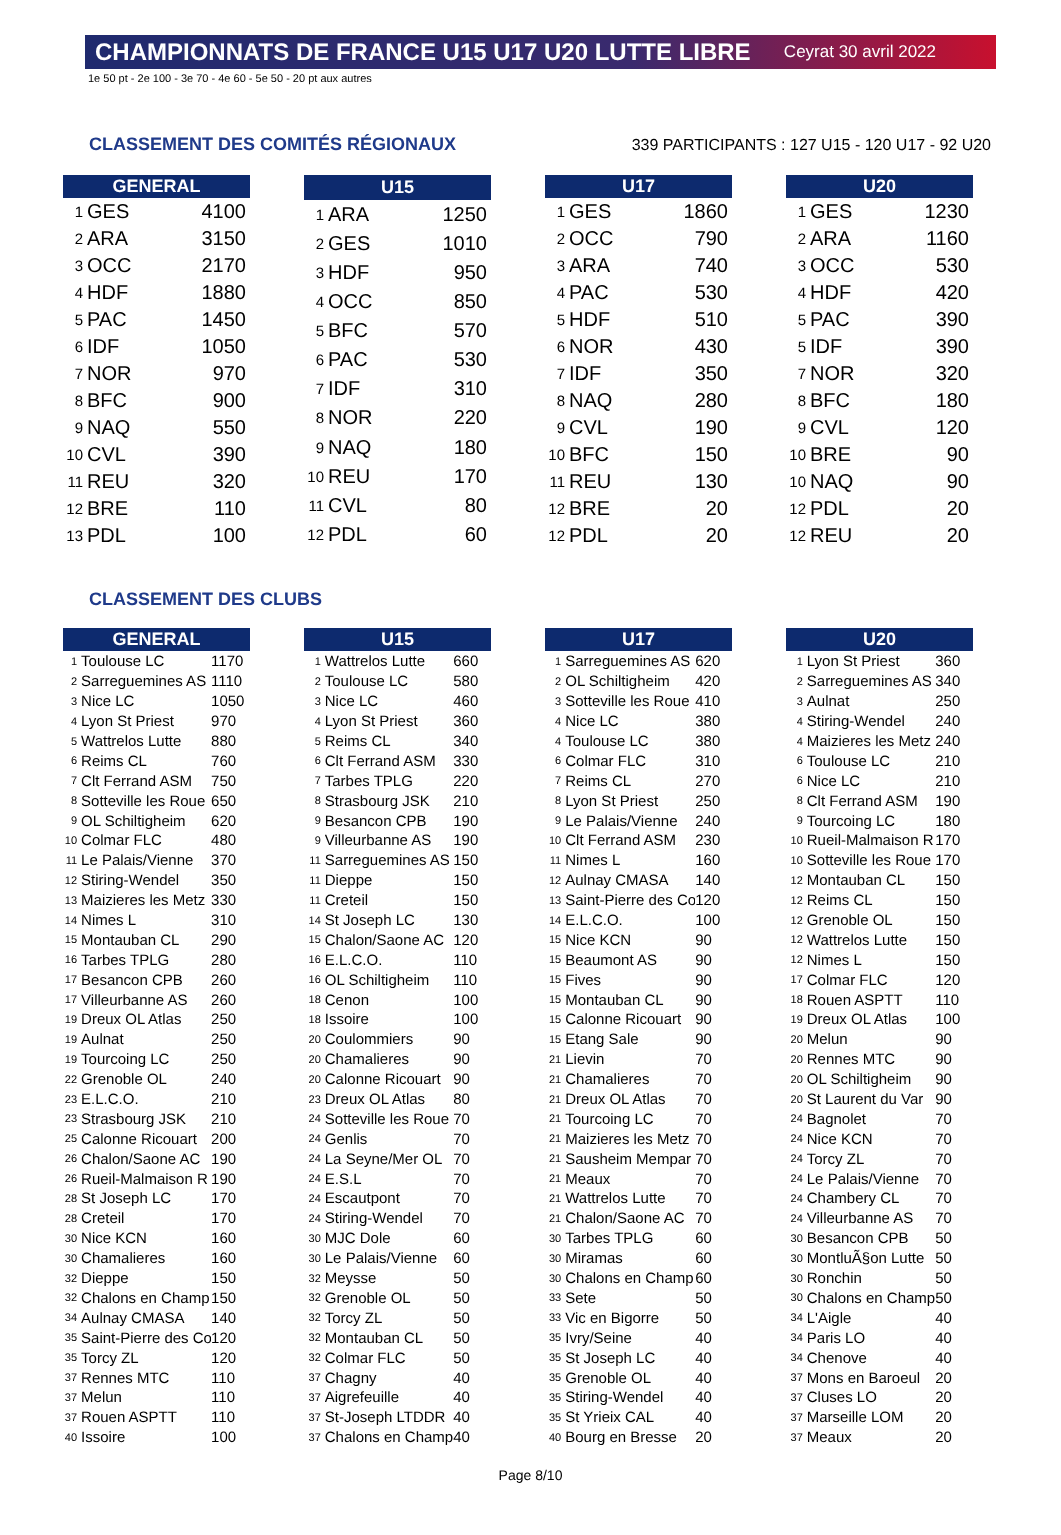CHAMPIONNATS DE FRANCE U15 U17 U20 LUTTE LIBRE Ceyrat 30 avril 2022
1e 50 pt - 2e 100 - 3e 70 - 4e 60 - 5e 50 - 20 pt aux autres
CLASSEMENT DES COMITÉS RÉGIONAUX
339 PARTICIPANTS : 127 U15 - 120 U17 - 92 U20
| GENERAL | | |
| --- | --- | --- |
| 1 | GES | 4100 |
| 2 | ARA | 3150 |
| 3 | OCC | 2170 |
| 4 | HDF | 1880 |
| 5 | PAC | 1450 |
| 6 | IDF | 1050 |
| 7 | NOR | 970 |
| 8 | BFC | 900 |
| 9 | NAQ | 550 |
| 10 | CVL | 390 |
| 11 | REU | 320 |
| 12 | BRE | 110 |
| 13 | PDL | 100 |
| U15 | | |
| --- | --- | --- |
| 1 | ARA | 1250 |
| 2 | GES | 1010 |
| 3 | HDF | 950 |
| 4 | OCC | 850 |
| 5 | BFC | 570 |
| 6 | PAC | 530 |
| 7 | IDF | 310 |
| 8 | NOR | 220 |
| 9 | NAQ | 180 |
| 10 | REU | 170 |
| 11 | CVL | 80 |
| 12 | PDL | 60 |
| U17 | | |
| --- | --- | --- |
| 1 | GES | 1860 |
| 2 | OCC | 790 |
| 3 | ARA | 740 |
| 4 | PAC | 530 |
| 5 | HDF | 510 |
| 6 | NOR | 430 |
| 7 | IDF | 350 |
| 8 | NAQ | 280 |
| 9 | CVL | 190 |
| 10 | BFC | 150 |
| 11 | REU | 130 |
| 12 | BRE | 20 |
| 12 | PDL | 20 |
| U20 | | |
| --- | --- | --- |
| 1 | GES | 1230 |
| 2 | ARA | 1160 |
| 3 | OCC | 530 |
| 4 | HDF | 420 |
| 5 | PAC | 390 |
| 5 | IDF | 390 |
| 7 | NOR | 320 |
| 8 | BFC | 180 |
| 9 | CVL | 120 |
| 10 | BRE | 90 |
| 10 | NAQ | 90 |
| 12 | PDL | 20 |
| 12 | REU | 20 |
CLASSEMENT DES CLUBS
| GENERAL | | |
| --- | --- | --- |
| 1 | Toulouse LC | 1170 |
| 2 | Sarreguemines AS | 1110 |
| 3 | Nice LC | 1050 |
| 4 | Lyon St Priest | 970 |
| 5 | Wattrelos Lutte | 880 |
| 6 | Reims CL | 760 |
| 7 | Clt Ferrand ASM | 750 |
| 8 | Sotteville les Roue | 650 |
| 9 | OL Schiltigheim | 620 |
| 10 | Colmar FLC | 480 |
| 11 | Le Palais/Vienne | 370 |
| 12 | Stiring-Wendel | 350 |
| 13 | Maizieres les Metz | 330 |
| 14 | Nimes L | 310 |
| 15 | Montauban CL | 290 |
| 16 | Tarbes TPLG | 280 |
| 17 | Besancon CPB | 260 |
| 17 | Villeurbanne AS | 260 |
| 19 | Dreux OL Atlas | 250 |
| 19 | Aulnat | 250 |
| 19 | Tourcoing LC | 250 |
| 22 | Grenoble OL | 240 |
| 23 | E.L.C.O. | 210 |
| 23 | Strasbourg JSK | 210 |
| 25 | Calonne Ricouart | 200 |
| 26 | Chalon/Saone AC | 190 |
| 26 | Rueil-Malmaison R | 190 |
| 28 | St Joseph LC | 170 |
| 28 | Creteil | 170 |
| 30 | Nice KCN | 160 |
| 30 | Chamalieres | 160 |
| 32 | Dieppe | 150 |
| 32 | Chalons en Champ | 150 |
| 34 | Aulnay CMASA | 140 |
| 35 | Saint-Pierre des Co | 120 |
| 35 | Torcy ZL | 120 |
| 37 | Rennes MTC | 110 |
| 37 | Melun | 110 |
| 37 | Rouen ASPTT | 110 |
| 40 | Issoire | 100 |
| U15 | | |
| --- | --- | --- |
| 1 | Wattrelos Lutte | 660 |
| 2 | Toulouse LC | 580 |
| 3 | Nice LC | 460 |
| 4 | Lyon St Priest | 360 |
| 5 | Reims CL | 340 |
| 6 | Clt Ferrand ASM | 330 |
| 7 | Tarbes TPLG | 220 |
| 8 | Strasbourg JSK | 210 |
| 9 | Besancon CPB | 190 |
| 9 | Villeurbanne AS | 190 |
| 11 | Sarreguemines AS | 150 |
| 11 | Dieppe | 150 |
| 11 | Creteil | 150 |
| 14 | St Joseph LC | 130 |
| 15 | Chalon/Saone AC | 120 |
| 16 | E.L.C.O. | 110 |
| 16 | OL Schiltigheim | 110 |
| 18 | Cenon | 100 |
| 18 | Issoire | 100 |
| 20 | Coulommiers | 90 |
| 20 | Chamalieres | 90 |
| 20 | Calonne Ricouart | 90 |
| 23 | Dreux OL Atlas | 80 |
| 24 | Sotteville les Roue | 70 |
| 24 | Genlis | 70 |
| 24 | La Seyne/Mer OL | 70 |
| 24 | E.S.L | 70 |
| 24 | Escautpont | 70 |
| 24 | Stiring-Wendel | 70 |
| 30 | MJC Dole | 60 |
| 30 | Le Palais/Vienne | 60 |
| 32 | Meysse | 50 |
| 32 | Grenoble OL | 50 |
| 32 | Torcy ZL | 50 |
| 32 | Montauban CL | 50 |
| 32 | Colmar FLC | 50 |
| 37 | Chagny | 40 |
| 37 | Aigrefeuille | 40 |
| 37 | St-Joseph LTDDR | 40 |
| 37 | Chalons en Champ | 40 |
| U17 | | |
| --- | --- | --- |
| 1 | Sarreguemines AS | 620 |
| 2 | OL Schiltigheim | 420 |
| 3 | Sotteville les Roue | 410 |
| 4 | Nice LC | 380 |
| 4 | Toulouse LC | 380 |
| 6 | Colmar FLC | 310 |
| 7 | Reims CL | 270 |
| 8 | Lyon St Priest | 250 |
| 9 | Le Palais/Vienne | 240 |
| 10 | Clt Ferrand ASM | 230 |
| 11 | Nimes L | 160 |
| 12 | Aulnay CMASA | 140 |
| 13 | Saint-Pierre des Co | 120 |
| 14 | E.L.C.O. | 100 |
| 15 | Nice KCN | 90 |
| 15 | Beaumont AS | 90 |
| 15 | Fives | 90 |
| 15 | Montauban CL | 90 |
| 15 | Calonne Ricouart | 90 |
| 15 | Etang Sale | 90 |
| 21 | Lievin | 70 |
| 21 | Chamalieres | 70 |
| 21 | Dreux OL Atlas | 70 |
| 21 | Tourcoing LC | 70 |
| 21 | Maizieres les Metz | 70 |
| 21 | Sausheim Mempar | 70 |
| 21 | Meaux | 70 |
| 21 | Wattrelos Lutte | 70 |
| 21 | Chalon/Saone AC | 70 |
| 30 | Tarbes TPLG | 60 |
| 30 | Miramas | 60 |
| 30 | Chalons en Champ | 60 |
| 33 | Sete | 50 |
| 33 | Vic en Bigorre | 50 |
| 35 | Ivry/Seine | 40 |
| 35 | St Joseph LC | 40 |
| 35 | Grenoble OL | 40 |
| 35 | Stiring-Wendel | 40 |
| 35 | St Yrieix CAL | 40 |
| 40 | Bourg en Bresse | 20 |
| U20 | | |
| --- | --- | --- |
| 1 | Lyon St Priest | 360 |
| 2 | Sarreguemines AS | 340 |
| 3 | Aulnat | 250 |
| 4 | Stiring-Wendel | 240 |
| 4 | Maizieres les Metz | 240 |
| 6 | Toulouse LC | 210 |
| 6 | Nice LC | 210 |
| 8 | Clt Ferrand ASM | 190 |
| 9 | Tourcoing LC | 180 |
| 10 | Rueil-Malmaison R | 170 |
| 10 | Sotteville les Roue | 170 |
| 12 | Montauban CL | 150 |
| 12 | Reims CL | 150 |
| 12 | Grenoble OL | 150 |
| 12 | Wattrelos Lutte | 150 |
| 12 | Nimes L | 150 |
| 17 | Colmar FLC | 120 |
| 18 | Rouen ASPTT | 110 |
| 19 | Dreux OL Atlas | 100 |
| 20 | Melun | 90 |
| 20 | Rennes MTC | 90 |
| 20 | OL Schiltigheim | 90 |
| 20 | St Laurent du Var | 90 |
| 24 | Bagnolet | 70 |
| 24 | Nice KCN | 70 |
| 24 | Torcy ZL | 70 |
| 24 | Le Palais/Vienne | 70 |
| 24 | Chambery CL | 70 |
| 24 | Villeurbanne AS | 70 |
| 30 | Besancon CPB | 50 |
| 30 | MontluÃ§on Lutte | 50 |
| 30 | Ronchin | 50 |
| 30 | Chalons en Champ | 50 |
| 34 | L'Aigle | 40 |
| 34 | Paris LO | 40 |
| 34 | Chenove | 40 |
| 37 | Mons en Baroeul | 20 |
| 37 | Cluses LO | 20 |
| 37 | Marseille LOM | 20 |
| 37 | Meaux | 20 |
Page 8/10